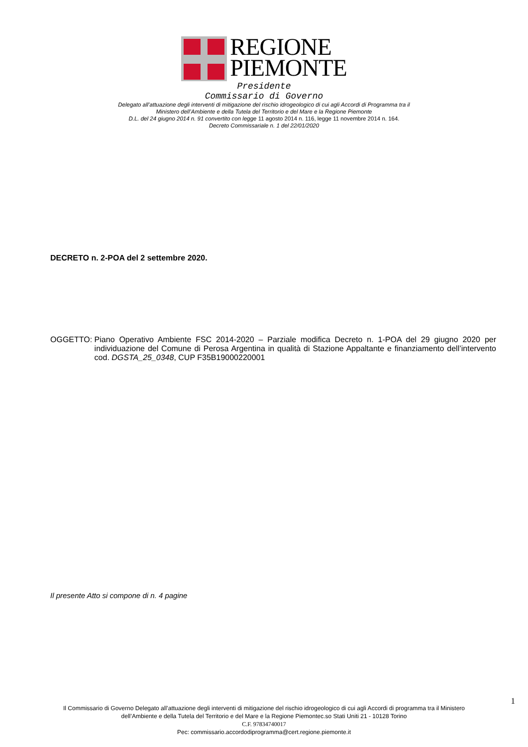REGIONE
PIEMONTE
Presidente
Commissario di Governo
Delegato all’attuazione degli interventi di mitigazione del rischio idrogeologico di cui agli Accordi di Programma tra il
Ministero dell’Ambiente e della Tutela del Territorio e del Mare e la Regione Piemonte
D.L. del 24 giugno 2014 n. 91 convertito con legge 11 agosto 2014 n. 116, legge 11 novembre 2014 n. 164.
Decreto Commissariale n. 1 del 22/01/2020
DECRETO n. 2-POA del 2 settembre 2020.
OGGETTO: Piano Operativo Ambiente FSC 2014-2020 – Parziale modifica Decreto n. 1-POA del 29 giugno 2020 per individuazione del Comune di Perosa Argentina in qualità di Stazione Appaltante e finanziamento dell’intervento cod. DGSTA_25_0348, CUP F35B19000220001
Il presente Atto si compone di n. 4 pagine
1
Il Commissario di Governo Delegato all’attuazione degli interventi di mitigazione del rischio idrogeologico di cui agli Accordi di programma tra il Ministero dell’Ambiente e della Tutela del Territorio e del Mare e la Regione Piemontec.so Stati Uniti 21 - 10128 Torino
C.F. 97834740017
Pec: commissario.accordodiprogramma@cert.regione.piemonte.it